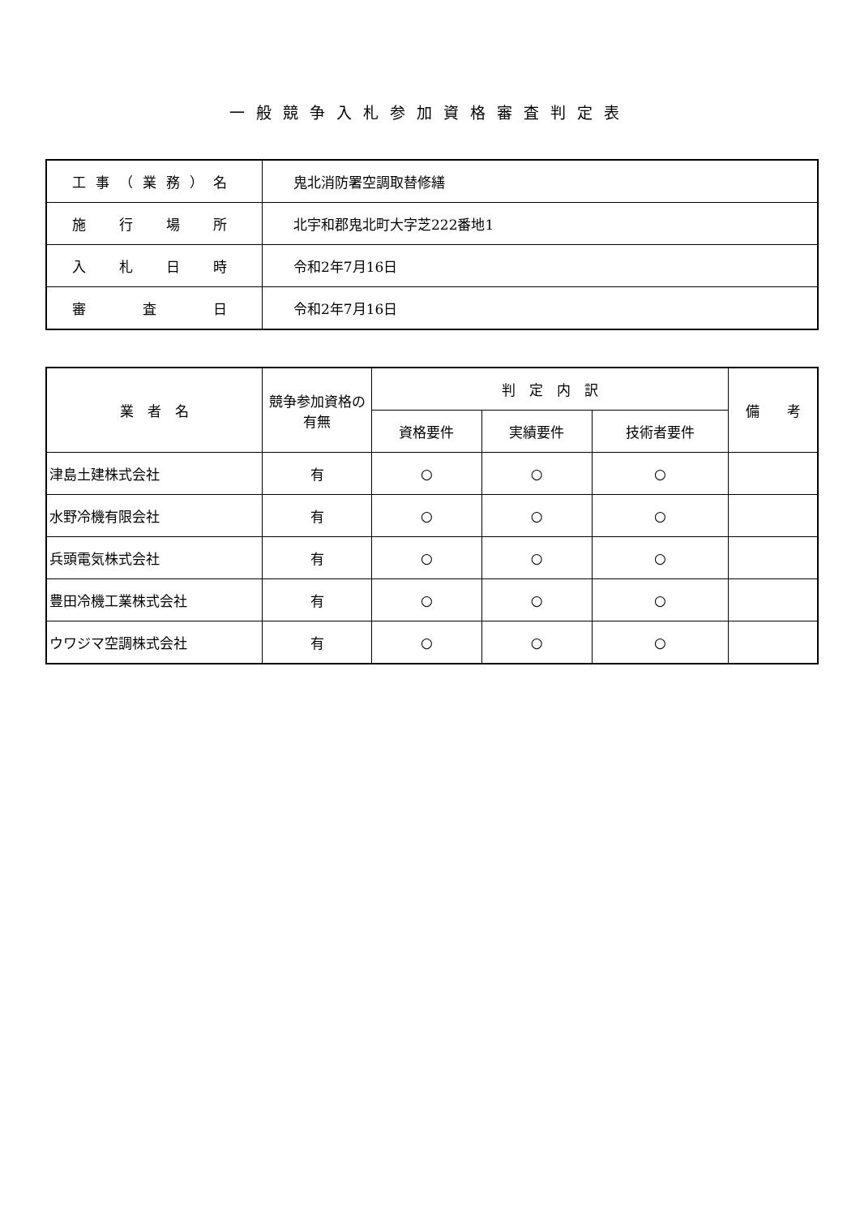一般競争入札参加資格審査判定表
| 工事（業務）名 | 鬼北消防署空調取替修繕 |
| 施 行 場 所 | 北宇和郡鬼北町大字芝222番地1 |
| 入 札 日 時 | 令和2年7月16日 |
| 審 査 日 | 令和2年7月16日 |
| 業 者 名 | 競争参加資格の有無 | 判 定 内 訳 | | | 備 考 |
| --- | --- | --- | --- | --- | --- |
| | | 資格要件 | 実績要件 | 技術者要件 | |
| 津島土建株式会社 | 有 | ○ | ○ | ○ | |
| 水野冷機有限会社 | 有 | ○ | ○ | ○ | |
| 兵頭電気株式会社 | 有 | ○ | ○ | ○ | |
| 豊田冷機工業株式会社 | 有 | ○ | ○ | ○ | |
| ウワジマ空調株式会社 | 有 | ○ | ○ | ○ | |